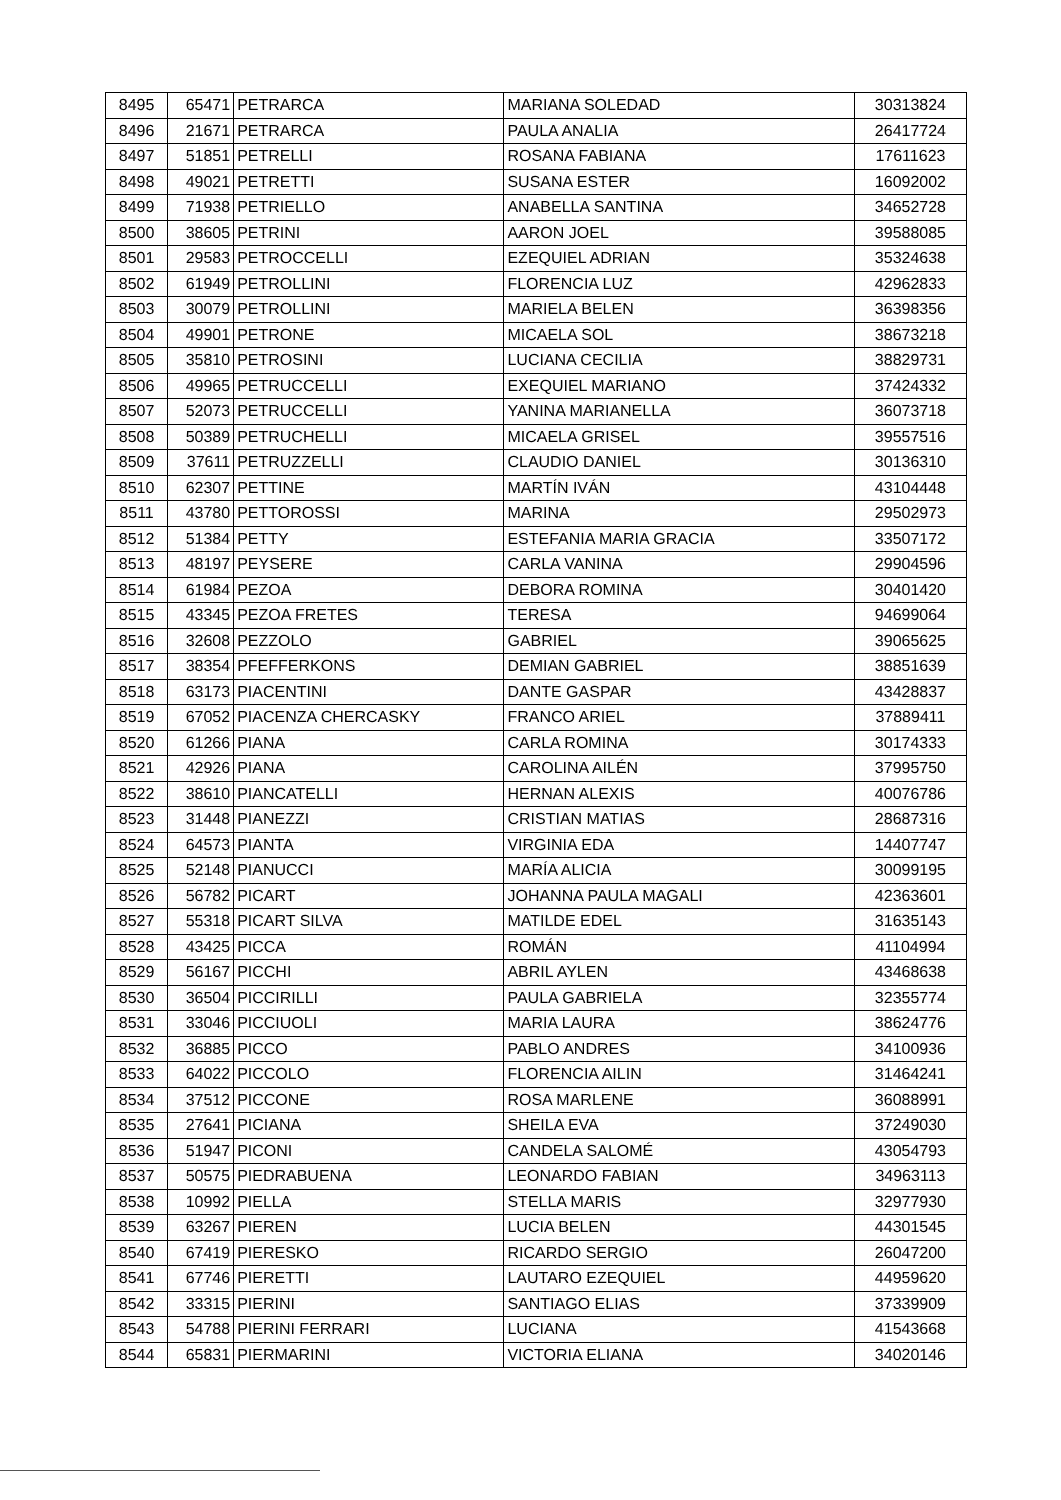| 8495 | 65471 | PETRARCA | MARIANA SOLEDAD | 30313824 |
| 8496 | 21671 | PETRARCA | PAULA ANALIA | 26417724 |
| 8497 | 51851 | PETRELLI | ROSANA FABIANA | 17611623 |
| 8498 | 49021 | PETRETTI | SUSANA ESTER | 16092002 |
| 8499 | 71938 | PETRIELLO | ANABELLA SANTINA | 34652728 |
| 8500 | 38605 | PETRINI | AARON JOEL | 39588085 |
| 8501 | 29583 | PETROCCELLI | EZEQUIEL ADRIAN | 35324638 |
| 8502 | 61949 | PETROLLINI | FLORENCIA LUZ | 42962833 |
| 8503 | 30079 | PETROLLINI | MARIELA BELEN | 36398356 |
| 8504 | 49901 | PETRONE | MICAELA SOL | 38673218 |
| 8505 | 35810 | PETROSINI | LUCIANA CECILIA | 38829731 |
| 8506 | 49965 | PETRUCCELLI | EXEQUIEL MARIANO | 37424332 |
| 8507 | 52073 | PETRUCCELLI | YANINA MARIANELLA | 36073718 |
| 8508 | 50389 | PETRUCHELLI | MICAELA GRISEL | 39557516 |
| 8509 | 37611 | PETRUZZELLI | CLAUDIO DANIEL | 30136310 |
| 8510 | 62307 | PETTINE | MARTÍN IVÁN | 43104448 |
| 8511 | 43780 | PETTOROSSI | MARINA | 29502973 |
| 8512 | 51384 | PETTY | ESTEFANIA MARIA GRACIA | 33507172 |
| 8513 | 48197 | PEYSERE | CARLA VANINA | 29904596 |
| 8514 | 61984 | PEZOA | DEBORA ROMINA | 30401420 |
| 8515 | 43345 | PEZOA FRETES | TERESA | 94699064 |
| 8516 | 32608 | PEZZOLO | GABRIEL | 39065625 |
| 8517 | 38354 | PFEFFERKONS | DEMIAN GABRIEL | 38851639 |
| 8518 | 63173 | PIACENTINI | DANTE GASPAR | 43428837 |
| 8519 | 67052 | PIACENZA CHERCASKY | FRANCO ARIEL | 37889411 |
| 8520 | 61266 | PIANA | CARLA ROMINA | 30174333 |
| 8521 | 42926 | PIANA | CAROLINA AILÉN | 37995750 |
| 8522 | 38610 | PIANCATELLI | HERNAN ALEXIS | 40076786 |
| 8523 | 31448 | PIANEZZI | CRISTIAN MATIAS | 28687316 |
| 8524 | 64573 | PIANTA | VIRGINIA EDA | 14407747 |
| 8525 | 52148 | PIANUCCI | MARÍA ALICIA | 30099195 |
| 8526 | 56782 | PICART | JOHANNA PAULA MAGALI | 42363601 |
| 8527 | 55318 | PICART SILVA | MATILDE EDEL | 31635143 |
| 8528 | 43425 | PICCA | ROMÁN | 41104994 |
| 8529 | 56167 | PICCHI | ABRIL AYLEN | 43468638 |
| 8530 | 36504 | PICCIRILLI | PAULA GABRIELA | 32355774 |
| 8531 | 33046 | PICCIUOLI | MARIA LAURA | 38624776 |
| 8532 | 36885 | PICCO | PABLO ANDRES | 34100936 |
| 8533 | 64022 | PICCOLO | FLORENCIA AILIN | 31464241 |
| 8534 | 37512 | PICCONE | ROSA MARLENE | 36088991 |
| 8535 | 27641 | PICIANA | SHEILA EVA | 37249030 |
| 8536 | 51947 | PICONI | CANDELA SALOMÉ | 43054793 |
| 8537 | 50575 | PIEDRABUENA | LEONARDO FABIAN | 34963113 |
| 8538 | 10992 | PIELLA | STELLA MARIS | 32977930 |
| 8539 | 63267 | PIEREN | LUCIA BELEN | 44301545 |
| 8540 | 67419 | PIERESKO | RICARDO SERGIO | 26047200 |
| 8541 | 67746 | PIERETTI | LAUTARO EZEQUIEL | 44959620 |
| 8542 | 33315 | PIERINI | SANTIAGO ELIAS | 37339909 |
| 8543 | 54788 | PIERINI FERRARI | LUCIANA | 41543668 |
| 8544 | 65831 | PIERMARINI | VICTORIA ELIANA | 34020146 |